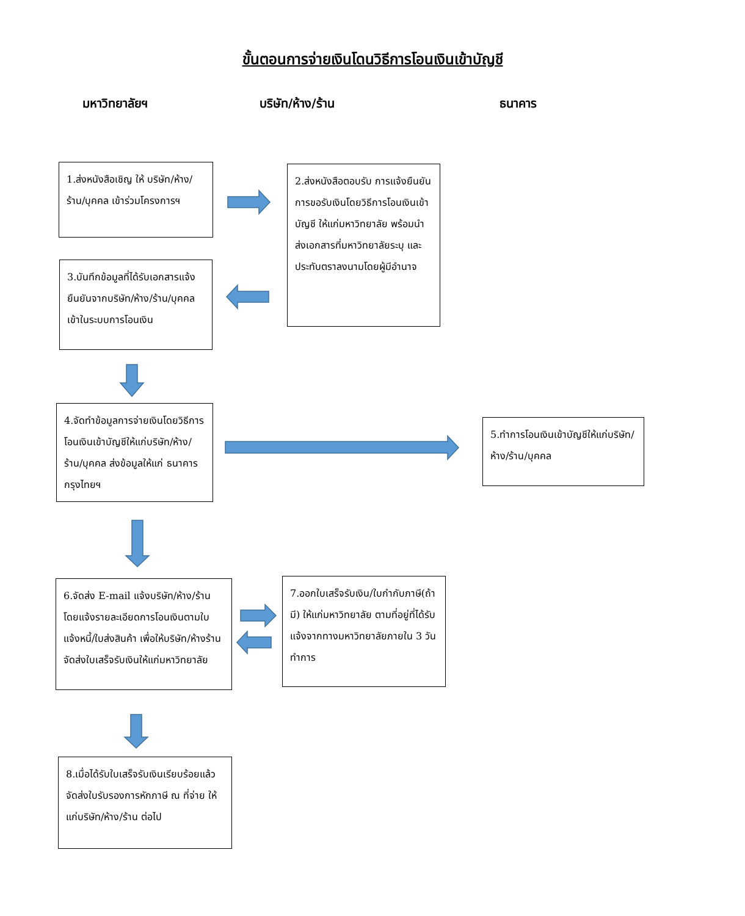ขั้นตอนการจ่ายเงินโดนวิธีการโอนเงินเข้าบัญชี
มหาวิทยาลัยฯ บริษัท/ห้าง/ร้าน ธนาคาร
1.ส่งหนังสือเชิญ ให้ บริษัท/ห้าง/ร้าน/บุคคล เข้าร่วมโครงการฯ
2.ส่งหนังสือตอบรับ การแจ้งยืนยันการขอรับเงินโดยวิธีการโอนเงินเข้าบัญชี ให้แก่มหาวิทยาลัย พร้อมนำส่งเอกสารที่มหาวิทยาลัยระบุ และประทับตราลงนามโดยผู้มีอำนาจ
3.บันทึกข้อมูลที่ได้รับเอกสารแจ้งยืนยันจากบริษัท/ห้าง/ร้าน/บุคคล เข้าในระบบการโอนเงิน
4.จัดทำข้อมูลการจ่ายเงินโดยวิธีการโอนเงินเข้าบัญชีให้แก่บริษัท/ห้าง/ร้าน/บุคคล ส่งข้อมูลให้แก่ ธนาคารกรุงไทยฯ
5.ทำการโอนเงินเข้าบัญชีให้แก่บริษัท/ห้าง/ร้าน/บุคคล
6.จัดส่ง E-mail แจ้งบริษัท/ห้าง/ร้าน โดยแจ้งรายละเอียดการโอนเงินตามใบแจ้งหนี้/ใบส่งสินค้า เพื่อให้บริษัท/ห้างร้าน จัดส่งใบเสร็จรับเงินให้แก่มหาวิทยาลัย
7.ออกใบเสร็จรับเงิน/ใบกำกับภาษี(ถ้ามี) ให้แก่มหาวิทยาลัย ตามที่อยู่ที่ได้รับแจ้งจากทางมหาวิทยาลัยภายใน 3 วันทำการ
8.เมื่อได้รับใบเสร็จรับเงินเรียบร้อยแล้ว จัดส่งใบรับรองการหักภาษี ณ ที่จ่าย ให้แก่บริษัท/ห้าง/ร้าน ต่อไป